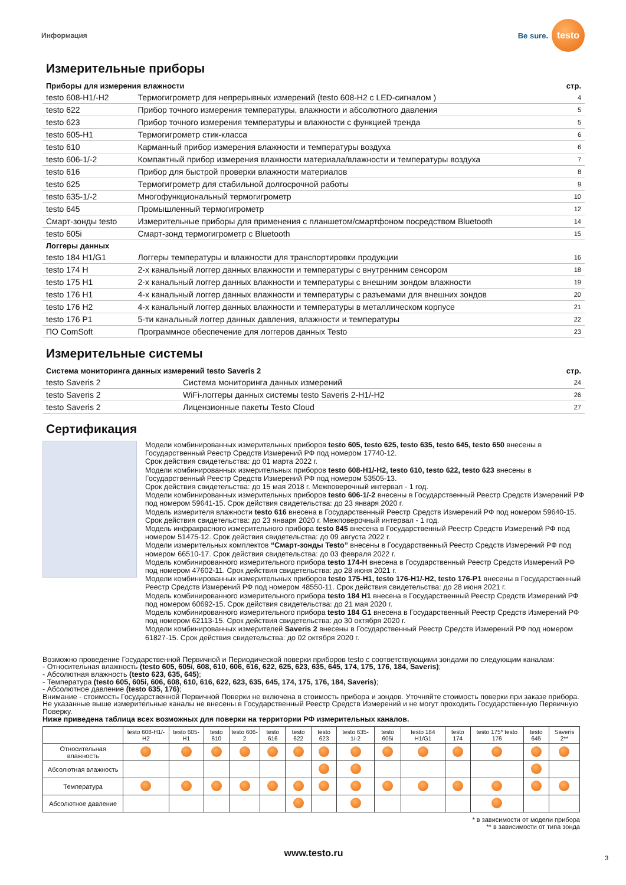Информация Be sure. testo
Измерительные приборы
| Приборы для измерения влажности | | стр. |
| --- | --- | --- |
| testo 608-H1/-H2 | Термогигрометр для непрерывных измерений (testo 608-H2 с LED-сигналом ) | 4 |
| testo 622 | Прибор точного измерения температуры, влажности и абсолютного давления | 5 |
| testo 623 | Прибор точного измерения температуры и влажности с функцией тренда | 5 |
| testo 605-H1 | Термогигрометр стик-класса | 6 |
| testo 610 | Карманный прибор измерения влажности и температуры воздуха | 6 |
| testo 606-1/-2 | Компактный прибор измерения влажности материала/влажности и температуры воздуха | 7 |
| testo 616 | Прибор для быстрой проверки влажности материалов | 8 |
| testo 625 | Термогигрометр для стабильной долгосрочной работы | 9 |
| testo 635-1/-2 | Многофункциональный термогигрометр | 10 |
| testo 645 | Промышленный термогигрометр | 12 |
| Смарт-зонды testo | Измерительные приборы для применения с планшетом/смартфоном посредством Bluetooth | 14 |
| testo 605i | Смарт-зонд термогигрометр с Bluetooth | 15 |
| Логгеры данных | | |
| testo 184 H1/G1 | Логгеры температуры и влажности для транспортировки продукции | 16 |
| testo 174 H | 2-х канальный логгер данных влажности и температуры с внутренним сенсором | 18 |
| testo 175 H1 | 2-х канальный логгер данных влажности и температуры с внешним зондом влажности | 19 |
| testo 176 H1 | 4-х канальный логгер данных влажности и температуры с разъемами для внешних зондов | 20 |
| testo 176 H2 | 4-х канальный логгер данных влажности и температуры в металлическом корпусе | 21 |
| testo 176 P1 | 5-ти канальный логгер данных давления, влажности и температуры | 22 |
| ПО ComSoft | Программное обеспечение для логгеров данных Testo | 23 |
Измерительные системы
| Система мониторинга данных измерений testo Saveris 2 | | стр. |
| --- | --- | --- |
| testo Saveris 2 | Система мониторинга данных измерений | 24 |
| testo Saveris 2 | WiFi-логгеры данных системы testo Saveris 2-H1/-H2 | 26 |
| testo Saveris 2 | Лицензионные пакеты Testo Cloud | 27 |
Сертификация
Модели комбинированных измерительных приборов testo 605, testo 625, testo 635, testo 645, testo 650 внесены в Государственный Реестр Средств Измерений РФ под номером 17740-12.
Срок действия свидетельства: до 01 марта 2022 г.
Модели комбинированных измерительных приборов testo 608-H1/-H2, testo 610, testo 622, testo 623 внесены в Государственный Реестр Средств Измерений РФ под номером 53505-13.
Срок действия свидетельства: до 15 мая 2018 г. Межповерочный интервал - 1 год.
Модели комбинированных измерительных приборов testo 606-1/-2 внесены в Государственный Реестр Средств Измерений РФ под номером 59641-15. Срок действия свидетельства: до 23 января 2020 г.
Модель измерителя влажности testo 616 внесена в Государственный Реестр Средств Измерений РФ под номером 59640-15. Срок действия свидетельства: до 23 января 2020 г. Межповерочный интервал - 1 год.
Модель инфракрасного измерительного прибора testo 845 внесена в Государственный Реестр Средств Измерений РФ под номером 51475-12. Срок действия свидетельства: до 09 августа 2022 г.
Модели измерительных комплектов “Смарт-зонды Testo” внесены в Государственный Реестр Средств Измерений РФ под номером 66510-17. Срок действия свидетельства: до 03 февраля 2022 г.
Модель комбинированного измерительного прибора testo 174-H внесена в Государственный Реестр Средств Измерений РФ под номером 47602-11. Срок действия свидетельства: до 28 июня 2021 г.
Модели комбинированных измерительных приборов testo 175-H1, testo 176-H1/-H2, testo 176-P1 внесены в Государственный Реестр Средств Измерений РФ под номером 48550-11. Срок действия свидетельства: до 28 июня 2021 г.
Модель комбинированного измерительного прибора testo 184 H1 внесена в Государственный Реестр Средств Измерений РФ под номером 60692-15. Срок действия свидетельства: до 21 мая 2020 г.
Модель комбинированного измерительного прибора testo 184 G1 внесена в Государственный Реестр Средств Измерений РФ под номером 62113-15. Срок действия свидетельства: до 30 октября 2020 г.
Модели комбинированных измерителей Saveris 2 внесены в Государственный Реестр Средств Измерений РФ под номером 61827-15. Срок действия свидетельства: до 02 октября 2020 г.
Возможно проведение Государственной Первичной и Периодической поверки приборов testo с соответствующими зондами по следующим каналам:
- Относительная влажность (testo 605, 605i, 608, 610, 606, 616, 622, 625, 623, 635, 645, 174, 175, 176, 184, Saveris);
- Абсолютная влажность (testo 623, 635, 645);
- Температура (testo 605, 605i, 606, 608, 610, 616, 622, 623, 635, 645, 174, 175, 176, 184, Saveris);
- Абсолютное давление (testo 635, 176);
Внимание - стоимость Государственной Первичной Поверки не включена в стоимость прибора и зондов. Уточняйте стоимость поверки при заказе прибора.
Не указанные выше измерительные каналы не внесены в Государственный Реестр Средств Измерений и не могут проходить Государственную Первичную Поверку.
Ниже приведена таблица всех возможных для поверки на территории РФ измерительных каналов.
| | testo 608-H1/-H2 | testo 605-H1 | testo 610 | testo 606-2 | testo 616 | testo 622 | testo 623 | testo 635-1/-2 | testo 605i | testo 184 H1/G1 | testo 174 | testo 175* testo 176 | testo 645 | Saveris 2** |
| --- | --- | --- | --- | --- | --- | --- | --- | --- | --- | --- | --- | --- | --- | --- |
| Относительная влажность | | | | | | | | | | | | | | |
| Абсолютная влажность | | | | | | | | | | | | | | |
| Температура | | | | | | | | | | | | | | |
| Абсолютное давление | | | | | | | | | | | | | | |
* в зависимости от модели прибора
** в зависимости от типа зонда
www.testo.ru
3